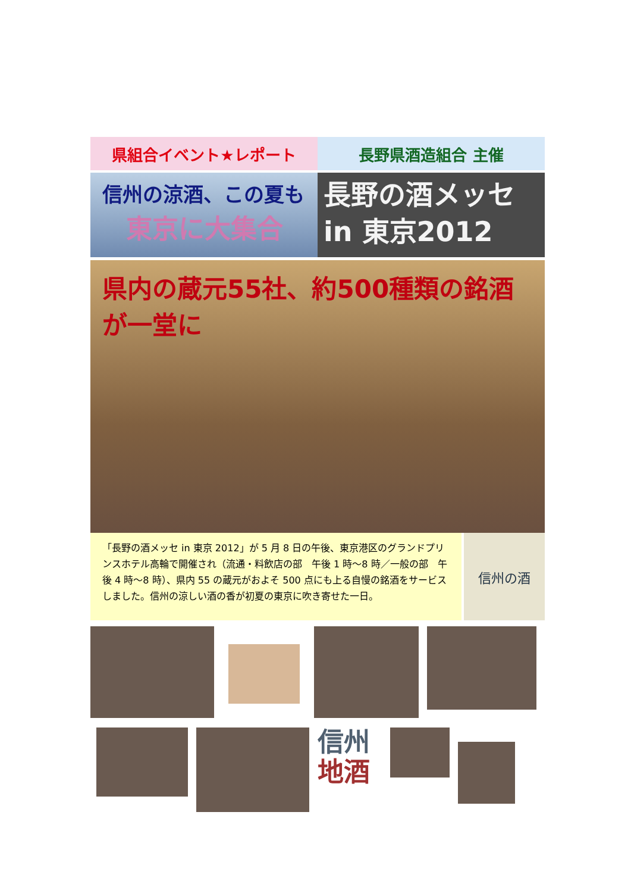県組合イベント★レポート 長野県酒造組合 主催
信州の涼酒、この夏も
東京に大集合
長野の酒メッセ
in 東京2012
県内の蔵元55社、約500種類の銘酒が一堂に
「長野の酒メッセ in 東京 2012」が 5 月 8 日の午後、東京港区のグランドプリンスホテル高輪で開催され（流通・料飲店の部　午後 1 時～8 時／一般の部　午後 4 時～8 時）、県内 55 の蔵元がおよそ 500 点にも上る自慢の銘酒をサービスしました。信州の涼しい酒の香が初夏の東京に吹き寄せた一日。
信州の酒
信州
地酒